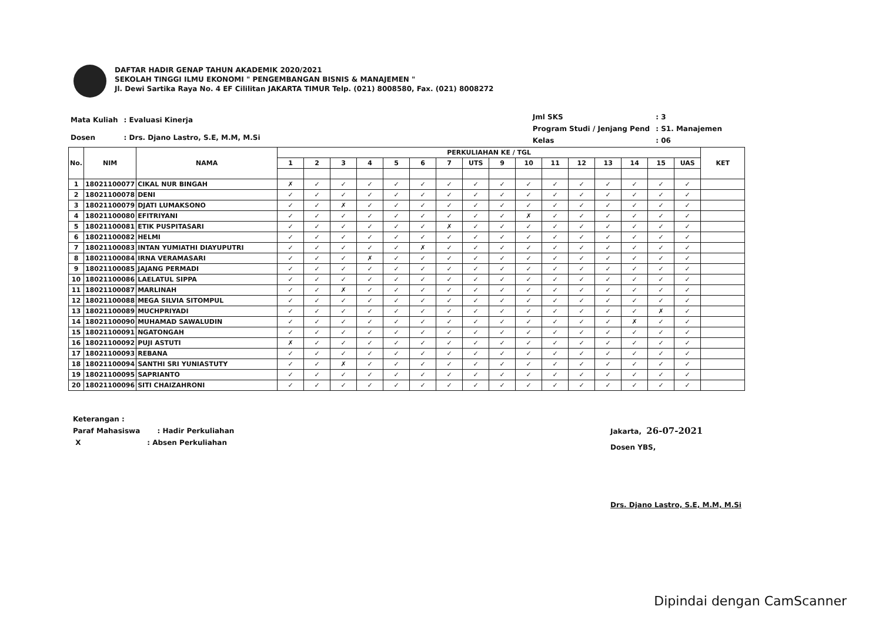DAFTAR HADIR GENAP TAHUN AKADEMIK 2020/2021
SEKOLAH TINGGI ILMU EKONOMI " PENGEMBANGAN BISNIS & MANAJEMEN "
Jl. Dewi Sartika Raya No. 4 EF Cililitan JAKARTA TIMUR Telp. (021) 8008580, Fax. (021) 8008272
| Mata Kuliah | : Evaluasi Kinerja |
| Dosen | : Drs. Djano Lastro, S.E, M.M, M.Si |
| Jml SKS | : 3 |
| Program Studi / Jenjang Pend | : S1. Manajemen |
| Kelas | : 06 |
| No. | NIM | NAMA | PERKULIAHAN KE / TGL | | | | | | | | | | | | | | | | KET |
| --- | --- | --- | --- | --- | --- | --- | --- | --- | --- | --- | --- | --- | --- | --- | --- | --- | --- | --- | --- |
| | | | 1 | 2 | 3 | 4 | 5 | 6 | 7 | UTS | 9 | 10 | 11 | 12 | 13 | 14 | 15 | UAS | |
| 1 | 18021100077 | CIKAL NUR BINGAH | ✗ | ✓ | ✓ | ✓ | ✓ | ✓ | ✓ | ✓ | ✓ | ✓ | ✓ | ✓ | ✓ | ✓ | ✓ | ✓ | |
| 2 | 18021100078 | DENI | ✓ | ✓ | ✓ | ✓ | ✓ | ✓ | ✓ | ✓ | ✓ | ✓ | ✓ | ✓ | ✓ | ✓ | ✓ | ✓ | |
| 3 | 18021100079 | DJATI LUMAKSONO | ✓ | ✓ | ✗ | ✓ | ✓ | ✓ | ✓ | ✓ | ✓ | ✓ | ✓ | ✓ | ✓ | ✓ | ✓ | ✓ | |
| 4 | 18021100080 | EFITRIYANI | ✓ | ✓ | ✓ | ✓ | ✓ | ✓ | ✓ | ✓ | ✓ | ✗ | ✓ | ✓ | ✓ | ✓ | ✓ | ✓ | |
| 5 | 18021100081 | ETIK PUSPITASARI | ✓ | ✓ | ✓ | ✓ | ✓ | ✓ | ✗ | ✓ | ✓ | ✓ | ✓ | ✓ | ✓ | ✓ | ✓ | ✓ | |
| 6 | 18021100082 | HELMI | ✓ | ✓ | ✓ | ✓ | ✓ | ✓ | ✓ | ✓ | ✓ | ✓ | ✓ | ✓ | ✓ | ✓ | ✓ | ✓ | |
| 7 | 18021100083 | INTAN YUMIATHI DIAYUPUTRI | ✓ | ✓ | ✓ | ✓ | ✓ | ✗ | ✓ | ✓ | ✓ | ✓ | ✓ | ✓ | ✓ | ✓ | ✓ | ✓ | |
| 8 | 18021100084 | IRNA VERAMASARI | ✓ | ✓ | ✓ | ✗ | ✓ | ✓ | ✓ | ✓ | ✓ | ✓ | ✓ | ✓ | ✓ | ✓ | ✓ | ✓ | |
| 9 | 18021100085 | JAJANG PERMADI | ✓ | ✓ | ✓ | ✓ | ✓ | ✓ | ✓ | ✓ | ✓ | ✓ | ✓ | ✓ | ✓ | ✓ | ✓ | ✓ | |
| 10 | 18021100086 | LAELATUL SIPPA | ✓ | ✓ | ✓ | ✓ | ✓ | ✓ | ✓ | ✓ | ✓ | ✓ | ✓ | ✓ | ✓ | ✓ | ✓ | ✓ | |
| 11 | 18021100087 | MARLINAH | ✓ | ✓ | ✗ | ✓ | ✓ | ✓ | ✓ | ✓ | ✓ | ✓ | ✓ | ✓ | ✓ | ✓ | ✓ | ✓ | |
| 12 | 18021100088 | MEGA SILVIA SITOMPUL | ✓ | ✓ | ✓ | ✓ | ✓ | ✓ | ✓ | ✓ | ✓ | ✓ | ✓ | ✓ | ✓ | ✓ | ✓ | ✓ | |
| 13 | 18021100089 | MUCHPRIYADI | ✓ | ✓ | ✓ | ✓ | ✓ | ✓ | ✓ | ✓ | ✓ | ✓ | ✓ | ✓ | ✓ | ✓ | ✗ | ✓ | |
| 14 | 18021100090 | MUHAMAD SAWALUDIN | ✓ | ✓ | ✓ | ✓ | ✓ | ✓ | ✓ | ✓ | ✓ | ✓ | ✓ | ✓ | ✓ | ✗ | ✓ | ✓ | |
| 15 | 18021100091 | NGATONGAH | ✓ | ✓ | ✓ | ✓ | ✓ | ✓ | ✓ | ✓ | ✓ | ✓ | ✓ | ✓ | ✓ | ✓ | ✓ | ✓ | |
| 16 | 18021100092 | PUJI ASTUTI | ✗ | ✓ | ✓ | ✓ | ✓ | ✓ | ✓ | ✓ | ✓ | ✓ | ✓ | ✓ | ✓ | ✓ | ✓ | ✓ | |
| 17 | 18021100093 | REBANA | ✓ | ✓ | ✓ | ✓ | ✓ | ✓ | ✓ | ✓ | ✓ | ✓ | ✓ | ✓ | ✓ | ✓ | ✓ | ✓ | |
| 18 | 18021100094 | SANTHI SRI YUNIASTUTY | ✓ | ✓ | ✗ | ✓ | ✓ | ✓ | ✓ | ✓ | ✓ | ✓ | ✓ | ✓ | ✓ | ✓ | ✓ | ✓ | |
| 19 | 18021100095 | SAPRIANTO | ✓ | ✓ | ✓ | ✓ | ✓ | ✓ | ✓ | ✓ | ✓ | ✓ | ✓ | ✓ | ✓ | ✓ | ✓ | ✓ | |
| 20 | 18021100096 | SITI CHAIZAHRONI | ✓ | ✓ | ✓ | ✓ | ✓ | ✓ | ✓ | ✓ | ✓ | ✓ | ✓ | ✓ | ✓ | ✓ | ✓ | ✓ | |
Keterangan :
Paraf Mahasiswa : Hadir Perkuliahan
X : Absen Perkuliahan
Jakarta, 26-07-2021
Dosen YBS,
Drs. Djano Lastro, S.E, M.M, M.Si
Dipindai dengan CamScanner